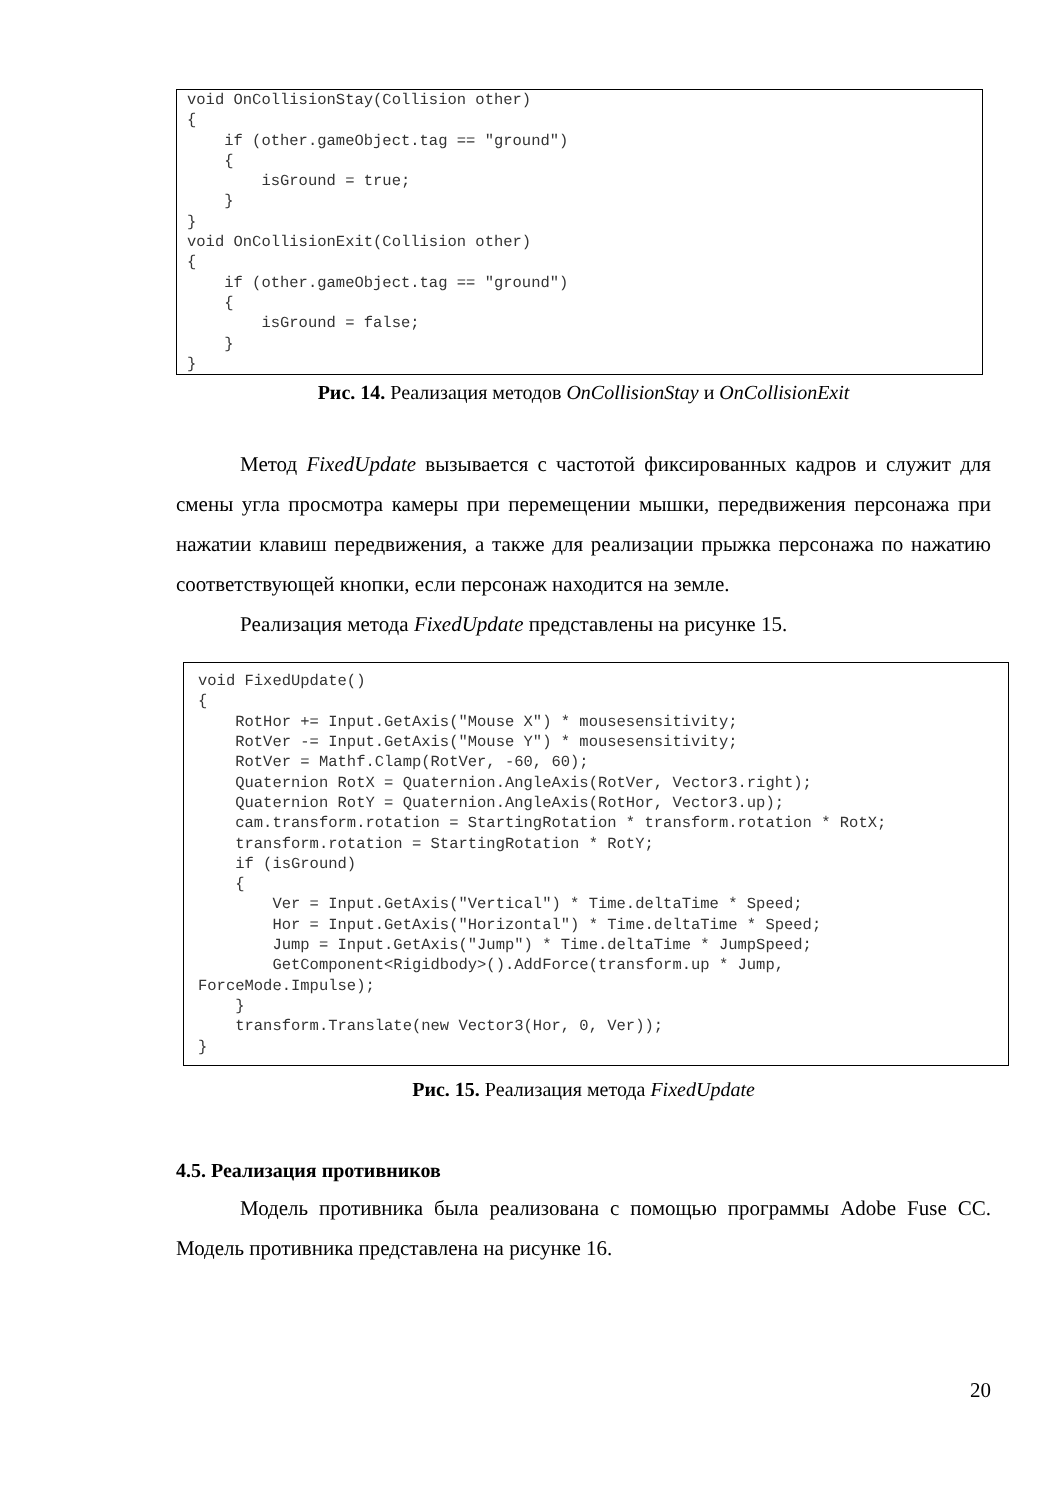void OnCollisionStay(Collision other)
{
    if (other.gameObject.tag == "ground")
    {
        isGround = true;
    }
}
void OnCollisionExit(Collision other)
{
    if (other.gameObject.tag == "ground")
    {
        isGround = false;
    }
}
Рис. 14. Реализация методов OnCollisionStay и OnCollisionExit
Метод FixedUpdate вызывается с частотой фиксированных кадров и служит для смены угла просмотра камеры при перемещении мышки, передвижения персонажа при нажатии клавиш передвижения, а также для реализации прыжка персонажа по нажатию соответствующей кнопки, если персонаж находится на земле.
Реализация метода FixedUpdate представлены на рисунке 15.
void FixedUpdate()
{
    RotHor += Input.GetAxis("Mouse X") * mousesensitivity;
    RotVer -= Input.GetAxis("Mouse Y") * mousesensitivity;
    RotVer = Mathf.Clamp(RotVer, -60, 60);
    Quaternion RotX = Quaternion.AngleAxis(RotVer, Vector3.right);
    Quaternion RotY = Quaternion.AngleAxis(RotHor, Vector3.up);
    cam.transform.rotation = StartingRotation * transform.rotation * RotX;
    transform.rotation = StartingRotation * RotY;
    if (isGround)
    {
        Ver = Input.GetAxis("Vertical") * Time.deltaTime * Speed;
        Hor = Input.GetAxis("Horizontal") * Time.deltaTime * Speed;
        Jump = Input.GetAxis("Jump") * Time.deltaTime * JumpSpeed;
        GetComponent<Rigidbody>().AddForce(transform.up * Jump, 
ForceMode.Impulse);
    }
    transform.Translate(new Vector3(Hor, 0, Ver));
}
Рис. 15. Реализация метода FixedUpdate
4.5. Реализация противников
Модель противника была реализована с помощью программы Adobe Fuse CC. Модель противника представлена на рисунке 16.
20